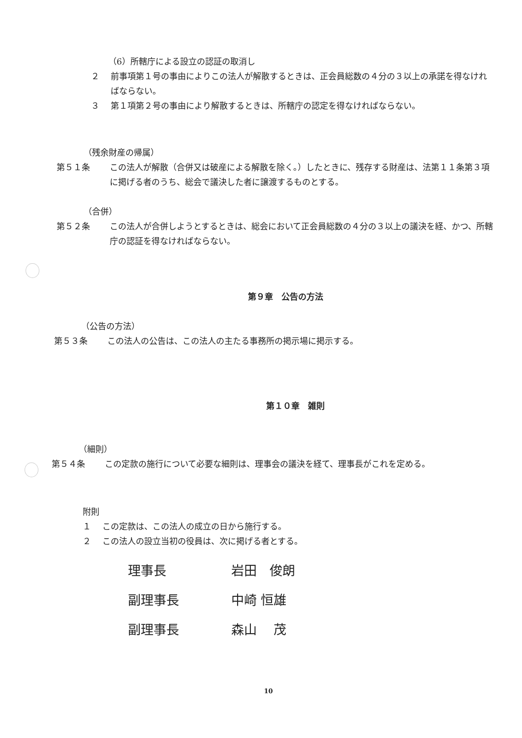（6）所轄庁による設立の認証の取消し
２ 前事項第１号の事由によりこの法人が解散するときは、正会員総数の４分の３以上の承諾を得なければならない。
３ 第１項第２号の事由により解散するときは、所轄庁の認定を得なければならない。
（残余財産の帰属）
第５１条 この法人が解散（合併又は破産による解散を除く。）したときに、残存する財産は、法第１１条第３項に掲げる者のうち、総会で議決した者に譲渡するものとする。
（合併）
第５２条 この法人が合併しようとするときは、総会において正会員総数の４分の３以上の議決を経、かつ、所轄庁の認証を得なければならない。
第９章　公告の方法
（公告の方法）
第５３条 この法人の公告は、この法人の主たる事務所の掲示場に掲示する。
第１０章　雑則
（細則）
第５４条 この定款の施行について必要な細則は、理事会の議決を経て、理事長がこれを定める。
附則
１ この定款は、この法人の成立の日から施行する。
２ この法人の設立当初の役員は、次に掲げる者とする。
理事長 岩田　俊朗
副理事長 中崎 恒雄
副理事長 森山　 茂
10